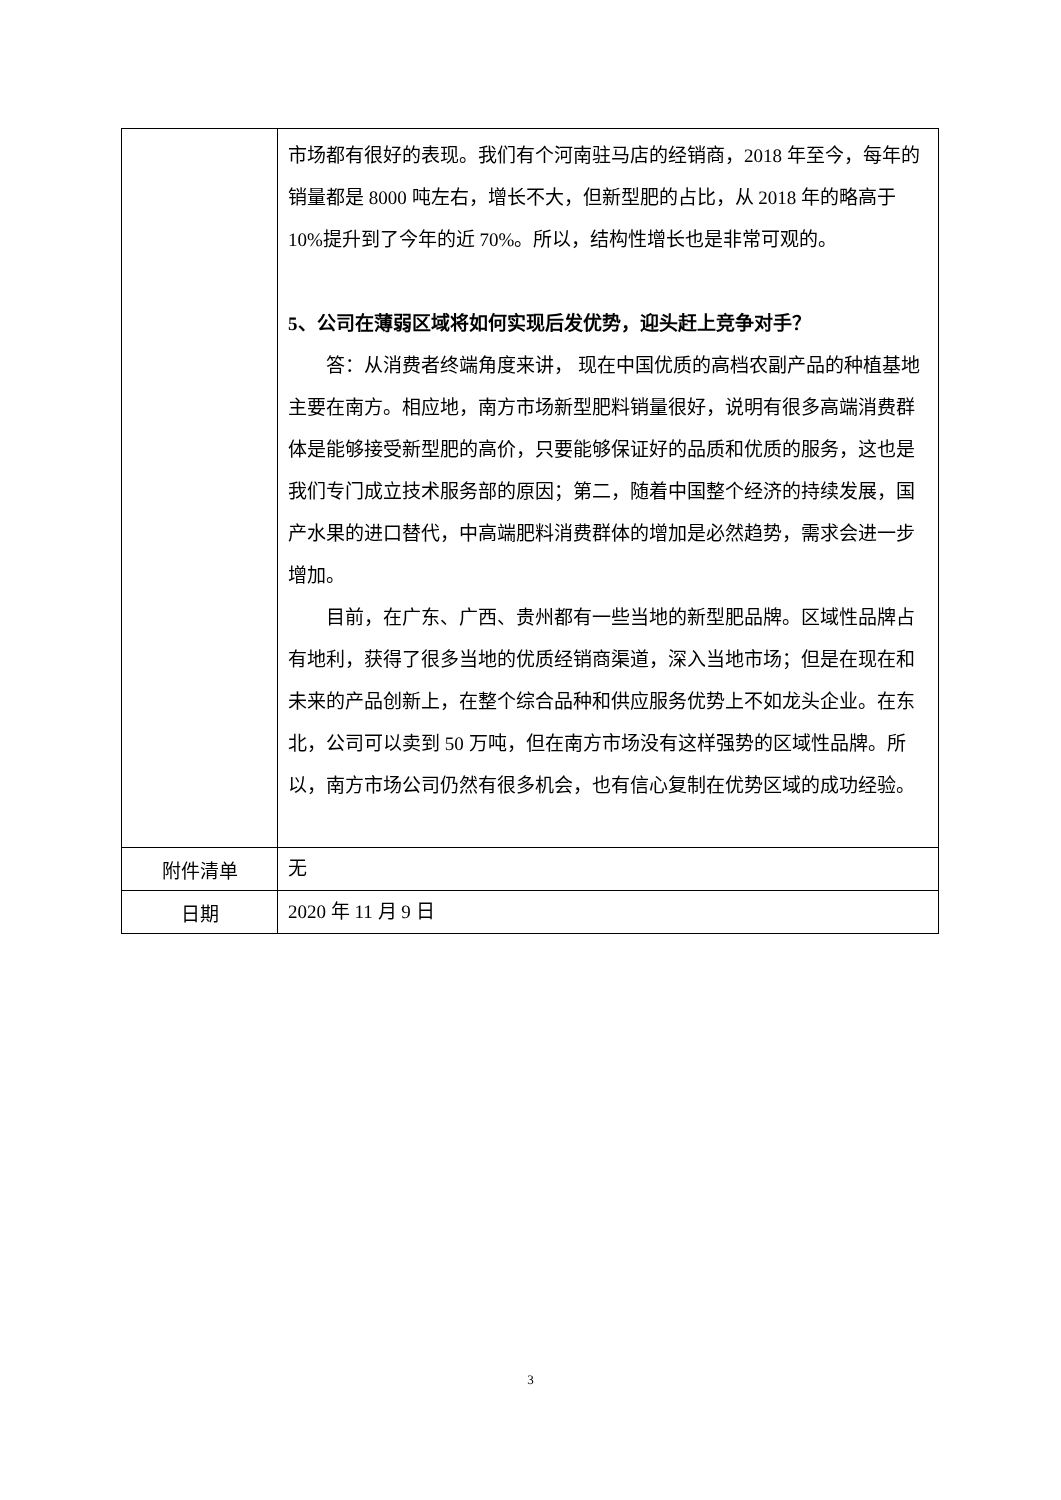| | 市场都有很好的表现。我们有个河南驻马店的经销商，2018 年至今，每年的销量都是 8000 吨左右，增长不大，但新型肥的占比，从 2018 年的略高于 10%提升到了今年的近 70%。所以，结构性增长也是非常可观的。 5、公司在薄弱区域将如何实现后发优势，迎头赶上竞争对手？ 答：从消费者终端角度来讲， 现在中国优质的高档农副产品的种植基地主要在南方。相应地，南方市场新型肥料销量很好，说明有很多高端消费群体是能够接受新型肥的高价，只要能够保证好的品质和优质的服务，这也是我们专门成立技术服务部的原因；第二，随着中国整个经济的持续发展，国产水果的进口替代，中高端肥料消费群体的增加是必然趋势，需求会进一步增加。 目前，在广东、广西、贵州都有一些当地的新型肥品牌。区域性品牌占有地利，获得了很多当地的优质经销商渠道，深入当地市场；但是在现在和未来的产品创新上，在整个综合品种和供应服务优势上不如龙头企业。在东北，公司可以卖到 50 万吨，但在南方市场没有这样强势的区域性品牌。所以，南方市场公司仍然有很多机会，也有信心复制在优势区域的成功经验。 |
| 附件清单 | 无 |
| 日期 | 2020 年 11 月 9 日 |
3